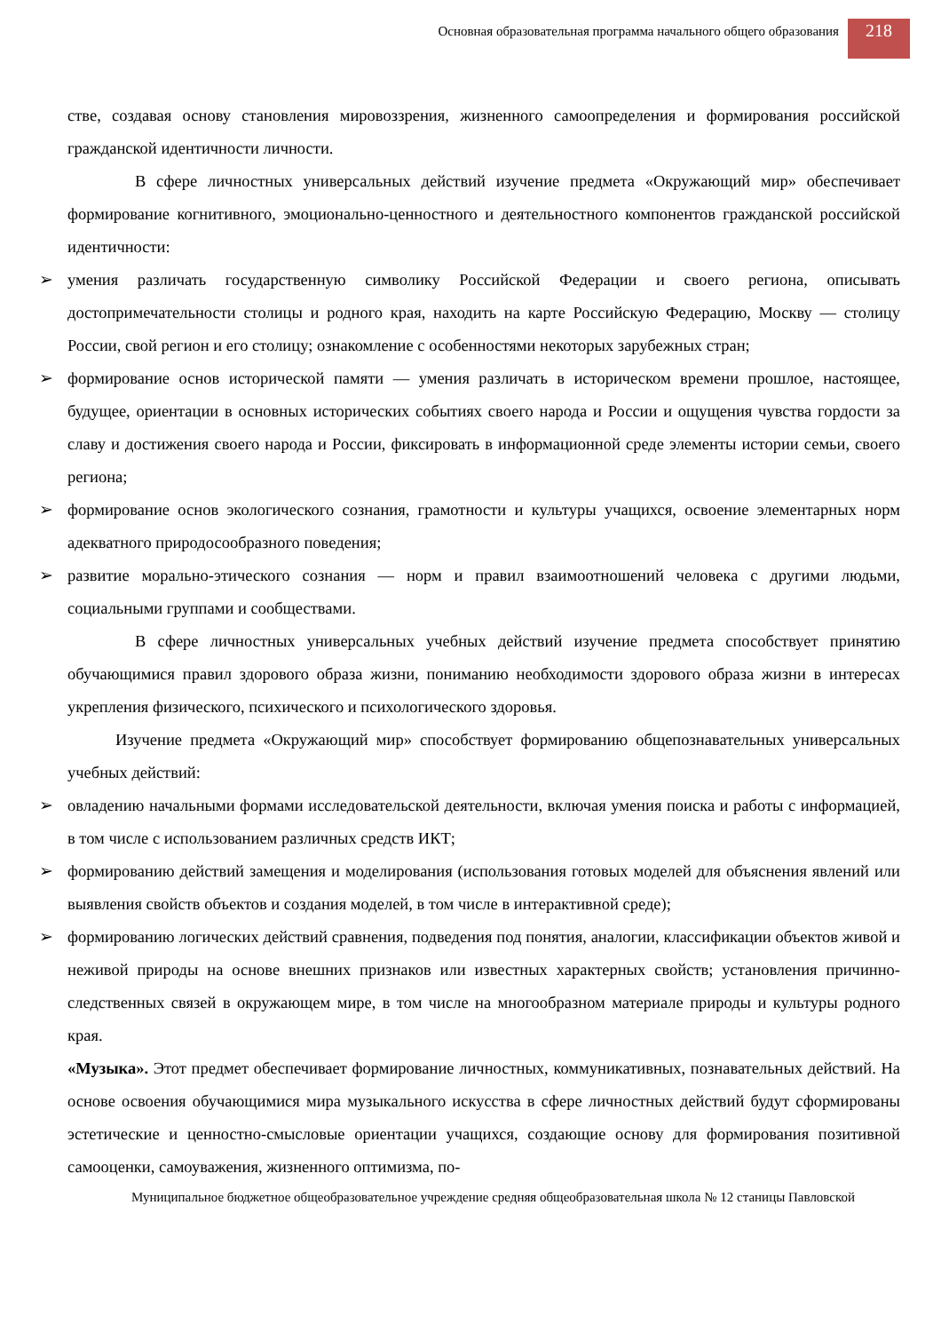Основная образовательная программа начального общего образования
218
стве, создавая основу становления мировоззрения, жизненного самоопределения и формирования российской гражданской идентичности личности.
В сфере личностных универсальных действий изучение предмета «Окружающий мир» обеспечивает формирование когнитивного, эмоционально-ценностного и деятельностного компонентов гражданской российской идентичности:
➢ умения различать государственную символику Российской Федерации и своего региона, описывать достопримечательности столицы и родного края, находить на карте Российскую Федерацию, Москву — столицу России, свой регион и его столицу; ознакомление с особенностями некоторых зарубежных стран;
➢ формирование основ исторической памяти — умения различать в историческом времени прошлое, настоящее, будущее, ориентации в основных исторических событиях своего народа и России и ощущения чувства гордости за славу и достижения своего народа и России, фиксировать в информационной среде элементы истории семьи, своего региона;
➢ формирование основ экологического сознания, грамотности и культуры учащихся, освоение элементарных норм адекватного природосообразного поведения;
➢ развитие морально-этического сознания — норм и правил взаимоотношений человека с другими людьми, социальными группами и сообществами.
В сфере личностных универсальных учебных действий изучение предмета способствует принятию обучающимися правил здорового образа жизни, пониманию необходимости здорового образа жизни в интересах укрепления физического, психического и психологического здоровья.
Изучение предмета «Окружающий мир» способствует формированию общепознавательных универсальных учебных действий:
➢ овладению начальными формами исследовательской деятельности, включая умения поиска и работы с информацией, в том числе с использованием различных средств ИКТ;
➢ формированию действий замещения и моделирования (использования готовых моделей для объяснения явлений или выявления свойств объектов и создания моделей, в том числе в интерактивной среде);
➢ формированию логических действий сравнения, подведения под понятия, аналогии, классификации объектов живой и неживой природы на основе внешних признаков или известных характерных свойств; установления причинно-следственных связей в окружающем мире, в том числе на многообразном материале природы и культуры родного края.
«Музыка». Этот предмет обеспечивает формирование личностных, коммуникативных, познавательных действий. На основе освоения обучающимися мира музыкального искусства в сфере личностных действий будут сформированы эстетические и ценностно-смысловые ориентации учащихся, создающие основу для формирования позитивной самооценки, самоуважения, жизненного оптимизма, по-
Муниципальное бюджетное общеобразовательное учреждение средняя общеобразовательная школа № 12 станицы Павловской